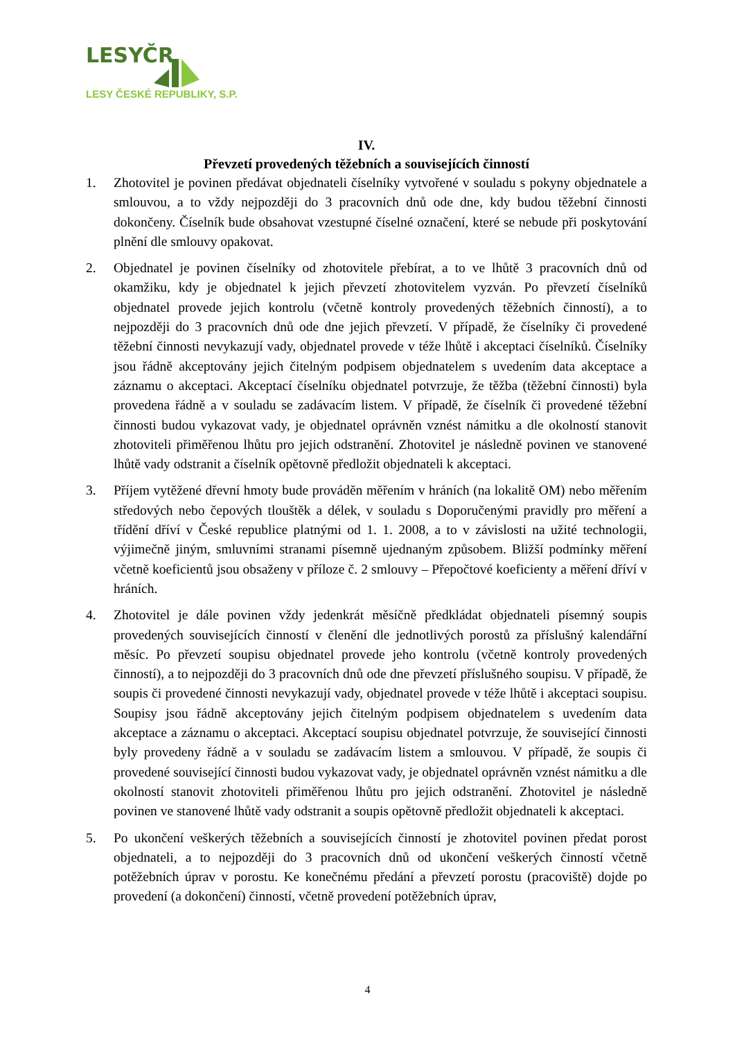LESYČR
LESY ČESKÉ REPUBLIKY, S.P.
IV.
Převzetí provedených těžebních a souvisejících činností
1. Zhotovitel je povinen předávat objednateli číselníky vytvořené v souladu s pokyny objednatele a smlouvou, a to vždy nejpozději do 3 pracovních dnů ode dne, kdy budou těžební činnosti dokončeny. Číselník bude obsahovat vzestupné číselné označení, které se nebude při poskytování plnění dle smlouvy opakovat.
2. Objednatel je povinen číselníky od zhotovitele přebírat, a to ve lhůtě 3 pracovních dnů od okamžiku, kdy je objednatel k jejich převzetí zhotovitelem vyzván. Po převzetí číselníků objednatel provede jejich kontrolu (včetně kontroly provedených těžebních činností), a to nejpozději do 3 pracovních dnů ode dne jejich převzetí. V případě, že číselníky či provedené těžební činnosti nevykazují vady, objednatel provede v téže lhůtě i akceptaci číselníků. Číselníky jsou řádně akceptovány jejich čitelným podpisem objednatelem s uvedením data akceptace a záznamu o akceptaci. Akceptací číselníku objednatel potvrzuje, že těžba (těžební činnosti) byla provedena řádně a v souladu se zadávacím listem. V případě, že číselník či provedené těžební činnosti budou vykazovat vady, je objednatel oprávněn vznést námitku a dle okolností stanovit zhotoviteli přiměřenou lhůtu pro jejich odstranění. Zhotovitel je následně povinen ve stanovené lhůtě vady odstranit a číselník opětovně předložit objednateli k akceptaci.
3. Příjem vytěžené dřevní hmoty bude prováděn měřením v hráních (na lokalitě OM) nebo měřením středových nebo čepových tlouštěk a délek, v souladu s Doporučenými pravidly pro měření a třídění dříví v České republice platnými od 1. 1. 2008, a to v závislosti na užité technologii, výjimečně jiným, smluvními stranami písemně ujednaným způsobem. Bližší podmínky měření včetně koeficientů jsou obsaženy v příloze č. 2 smlouvy – Přepočtové koeficienty a měření dříví v hráních.
4. Zhotovitel je dále povinen vždy jedenkrát měsíčně předkládat objednateli písemný soupis provedených souvisejících činností v členění dle jednotlivých porostů za příslušný kalendářní měsíc. Po převzetí soupisu objednatel provede jeho kontrolu (včetně kontroly provedených činností), a to nejpozději do 3 pracovních dnů ode dne převzetí příslušného soupisu. V případě, že soupis či provedené činnosti nevykazují vady, objednatel provede v téže lhůtě i akceptaci soupisu. Soupisy jsou řádně akceptovány jejich čitelným podpisem objednatelem s uvedením data akceptace a záznamu o akceptaci. Akceptací soupisu objednatel potvrzuje, že související činnosti byly provedeny řádně a v souladu se zadávacím listem a smlouvou. V případě, že soupis či provedené související činnosti budou vykazovat vady, je objednatel oprávněn vznést námitku a dle okolností stanovit zhotoviteli přiměřenou lhůtu pro jejich odstranění. Zhotovitel je následně povinen ve stanovené lhůtě vady odstranit a soupis opětovně předložit objednateli k akceptaci.
5. Po ukončení veškerých těžebních a souvisejících činností je zhotovitel povinen předat porost objednateli, a to nejpozději do 3 pracovních dnů od ukončení veškerých činností včetně potěžebních úprav v porostu. Ke konečnému předání a převzetí porostu (pracoviště) dojde po provedení (a dokončení) činností, včetně provedení potěžebních úprav,
4